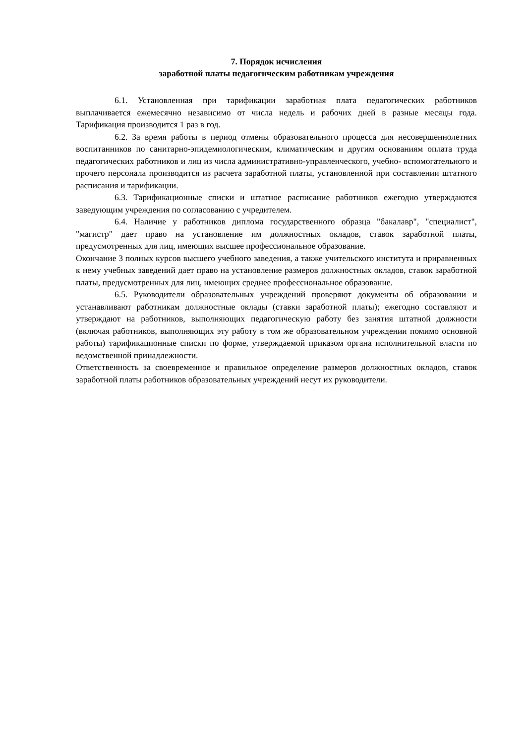7. Порядок исчисления
заработной платы педагогическим работникам учреждения
6.1. Установленная при тарификации заработная плата педагогических работников выплачивается ежемесячно независимо от числа недель и рабочих дней в разные месяцы года. Тарификация производится 1 раз в год.
6.2. За время работы в период отмены образовательного процесса для несовершеннолетних воспитанников по санитарно-эпидемиологическим, климатическим и другим основаниям оплата труда педагогических работников и лиц из числа административно-управленческого, учебно- вспомогательного и прочего персонала производится из расчета заработной платы, установленной при составлении штатного расписания и тарификации.
6.3. Тарификационные списки и штатное расписание работников ежегодно утверждаются заведующим учреждения по согласованию с учредителем.
6.4. Наличие у работников диплома государственного образца "бакалавр", "специалист", "магистр" дает право на установление им должностных окладов, ставок заработной платы, предусмотренных для лиц, имеющих высшее профессиональное образование.
Окончание 3 полных курсов высшего учебного заведения, а также учительского института и приравненных к нему учебных заведений дает право на установление размеров должностных окладов, ставок заработной платы, предусмотренных для лиц, имеющих среднее профессиональное образование.
6.5. Руководители образовательных учреждений проверяют документы об образовании и устанавливают работникам должностные оклады (ставки заработной платы); ежегодно составляют и утверждают на работников, выполняющих педагогическую работу без занятия штатной должности (включая работников, выполняющих эту работу в том же образовательном учреждении помимо основной работы) тарификационные списки по форме, утверждаемой приказом органа исполнительной власти по ведомственной принадлежности.
Ответственность за своевременное и правильное определение размеров должностных окладов, ставок заработной платы работников образовательных учреждений несут их руководители.